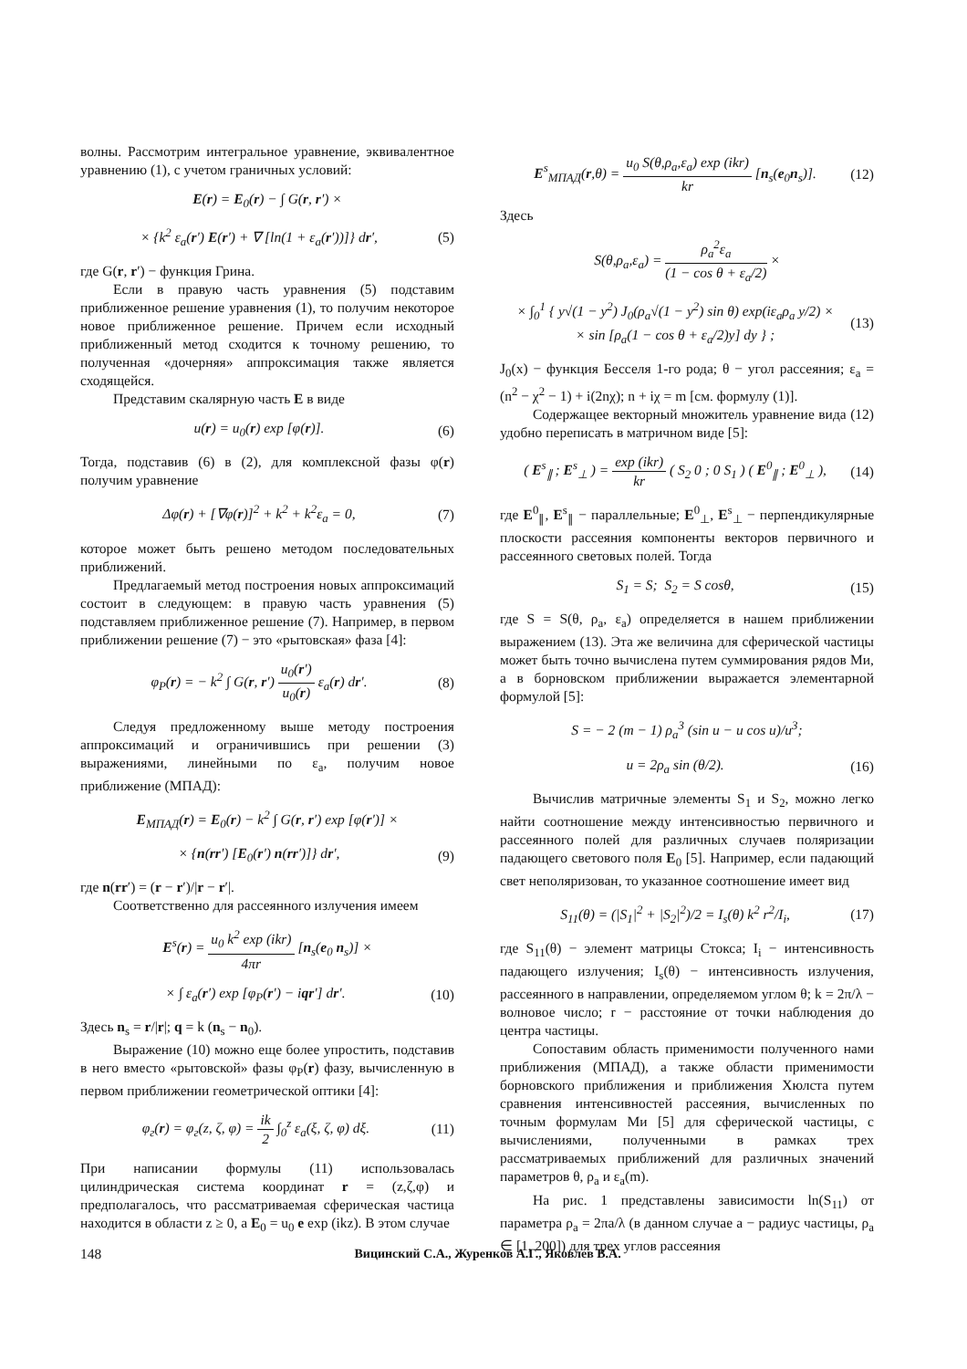волны. Рассмотрим интегральное уравнение, эквивалентное уравнению (1), с учетом граничных условий:
E(r) = E<sub>0</sub>(r) − ∫ G(r, r′) ×
× {k<sup>2</sup> ε<sub>a</sub>(r′) E(r′) + ∇ [ln(1 + ε<sub>a</sub>(r′))]} dr′, (5)
где G(r, r′) − функция Грина.
Если в правую часть уравнения (5) подставим приближенное решение уравнения (1), то получим некоторое новое приближенное решение. Причем если исходный приближенный метод сходится к точному решению, то полученная «дочерняя» аппроксимация также является сходящейся.
Представим скалярную часть E в виде
u(r) = u<sub>0</sub>(r) exp [φ(r)]. (6)
Тогда, подставив (6) в (2), для комплексной фазы φ(r) получим уравнение
Δφ(r) + [∇φ(r)]<sup>2</sup> + k<sup>2</sup> + k<sup>2</sup>ε<sub>a</sub> = 0, (7)
которое может быть решено методом последовательных приближений.
Предлагаемый метод построения новых аппроксимаций состоит в следующем: в правую часть уравнения (5) подставляем приближенное решение (7). Например, в первом приближении решение (7) − это «рытовская» фаза [4]:
φ<sub>P</sub>(r) = − k<sup>2</sup> ∫ G(r, r′) u<sub>0</sub>(r′) u<sub>0</sub>(r) ε<sub>a</sub>(r) dr′. (8)
Следуя предложенному выше методу построения аппроксимаций и ограничившись при решении (3) выражениями, линейными по ε<sub>a</sub>, получим новое приближение (МПАД):
E<sub>МПАД</sub>(r) = E<sub>0</sub>(r) − k<sup>2</sup> ∫ G(r, r′) exp [φ(r′)] ×
× {n(rr′) [E<sub>0</sub>(r′) n(rr′)]} dr′, (9)
где n(rr′) = (r − r′)/|r − r′|.
Соответственно для рассеянного излучения имеем
E<sup>s</sup>(r) = u<sub>0</sub> k<sup>2</sup> exp (ikr) 4πr [n<sub>s</sub>(e<sub>0</sub> n<sub>s</sub>)] ×
× ∫ ε<sub>a</sub>(r′) exp [φ<sub>P</sub>(r′) − iqr′] dr′. (10)
Здесь n<sub>s</sub> = r/|r|; q = k (n<sub>s</sub> − n<sub>0</sub>).
Выражение (10) можно еще более упростить, подставив в него вместо «рытовской» фазы φ<sub>P</sub>(r) фазу, вычисленную в первом приближении геометрической оптики [4]:
φ<sub>г</sub>(r) = φ<sub>г</sub>(z, ζ, φ) = ik 2 ∫<sub>0</sub><sup>z</sup> ε<sub>a</sub>(ξ, ζ, φ) dξ. (11)
При написании формулы (11) использовалась цилиндрическая система координат r = (z,ζ,φ) и предполагалось, что рассматриваемая сферическая частица находится в области z ≥ 0, а E<sub>0</sub> = u<sub>0</sub> e exp (ikz). В этом случае
E<sup>s</sup><sub>МПАД</sub>(r,θ) = u<sub>0</sub> S(θ,ρ<sub>a</sub>,ε<sub>a</sub>) exp (ikr) kr [n<sub>s</sub>(e<sub>0</sub>n<sub>s</sub>)]. (12)
Здесь
S(θ,ρ<sub>a</sub>,ε<sub>a</sub>) = ρ<sub>a</sub><sup>2</sup>ε<sub>a</sub> (1 − cos θ + ε<sub>a</sub>/2) ×
× ∫<sub>0</sub><sup>1</sup> { y√(1 − y<sup>2</sup>) J<sub>0</sub>(ρ<sub>a</sub>√(1 − y<sup>2</sup>) sin θ) exp(iε<sub>a</sub>ρ<sub>a</sub> y/2) ×
× sin [ρ<sub>a</sub>(1 − cos θ + ε<sub>a</sub>/2)y] dy } ; (13)
J<sub>0</sub>(x) − функция Бесселя 1-го рода; θ − угол рассеяния; ε<sub>a</sub> = (n<sup>2</sup> − χ<sup>2</sup> − 1) + i(2nχ); n + iχ = m [см. формулу (1)].
Содержащее векторный множитель уравнение вида (12) удобно переписать в матричном виде [5]:
( E<sup>s</sup><sub>∥</sub> ; E<sup>s</sup><sub>⊥</sub> ) = exp (ikr) kr ( S<sub>2</sub> 0 ; 0 S<sub>1</sub> ) ( E<sup>0</sup><sub>∥</sub> ; E<sup>0</sup><sub>⊥</sub> ), (14)
где E<sup>0</sup><sub>∥</sub>, E<sup>s</sup><sub>∥</sub> − параллельные; E<sup>0</sup><sub>⊥</sub>, E<sup>s</sup><sub>⊥</sub> − перпендикулярные плоскости рассеяния компоненты векторов первичного и рассеянного световых полей. Тогда
S<sub>1</sub> = S; S<sub>2</sub> = S cosθ, (15)
где S = S(θ, ρ<sub>a</sub>, ε<sub>a</sub>) определяется в нашем приближении выражением (13). Эта же величина для сферической частицы может быть точно вычислена путем суммирования рядов Ми, а в борновском приближении выражается элементарной формулой [5]:
S = − 2 (m − 1) ρ<sub>a</sub><sup>3</sup> (sin u − u cos u)/u<sup>3</sup>;
u = 2ρ<sub>a</sub> sin (θ/2). (16)
Вычислив матричные элементы S<sub>1</sub> и S<sub>2</sub>, можно легко найти соотношение между интенсивностью первичного и рассеянного полей для различных случаев поляризации падающего светового поля E<sub>0</sub> [5]. Например, если падающий свет неполяризован, то указанное соотношение имеет вид
S<sub>11</sub>(θ) = (|S<sub>1</sub>|<sup>2</sup> + |S<sub>2</sub>|<sup>2</sup>)/2 = I<sub>s</sub>(θ) k<sup>2</sup> r<sup>2</sup>/I<sub>i</sub>, (17)
где S<sub>11</sub>(θ) − элемент матрицы Стокса; I<sub>i</sub> − интенсивность падающего излучения; I<sub>s</sub>(θ) − интенсивность излучения, рассеянного в направлении, определяемом углом θ; k = 2π/λ − волновое число; r − расстояние от точки наблюдения до центра частицы.
Сопоставим область применимости полученного нами приближения (МПАД), а также области применимости борновского приближения и приближения Хюлста путем сравнения интенсивностей рассеяния, вычисленных по точным формулам Ми [5] для сферической частицы, с вычислениями, полученными в рамках трех рассматриваемых приближений для различных значений параметров θ, ρ<sub>a</sub> и ε<sub>a</sub>(m).
На рис. 1 представлены зависимости ln(S<sub>11</sub>) от параметра ρ<sub>a</sub> = 2πa/λ (в данном случае a − радиус частицы, ρ<sub>a</sub> ∈ [1, 200]) для трех углов рассеяния
148 Вицинский С.А., Журенков А.Г., Яковлев В.А.